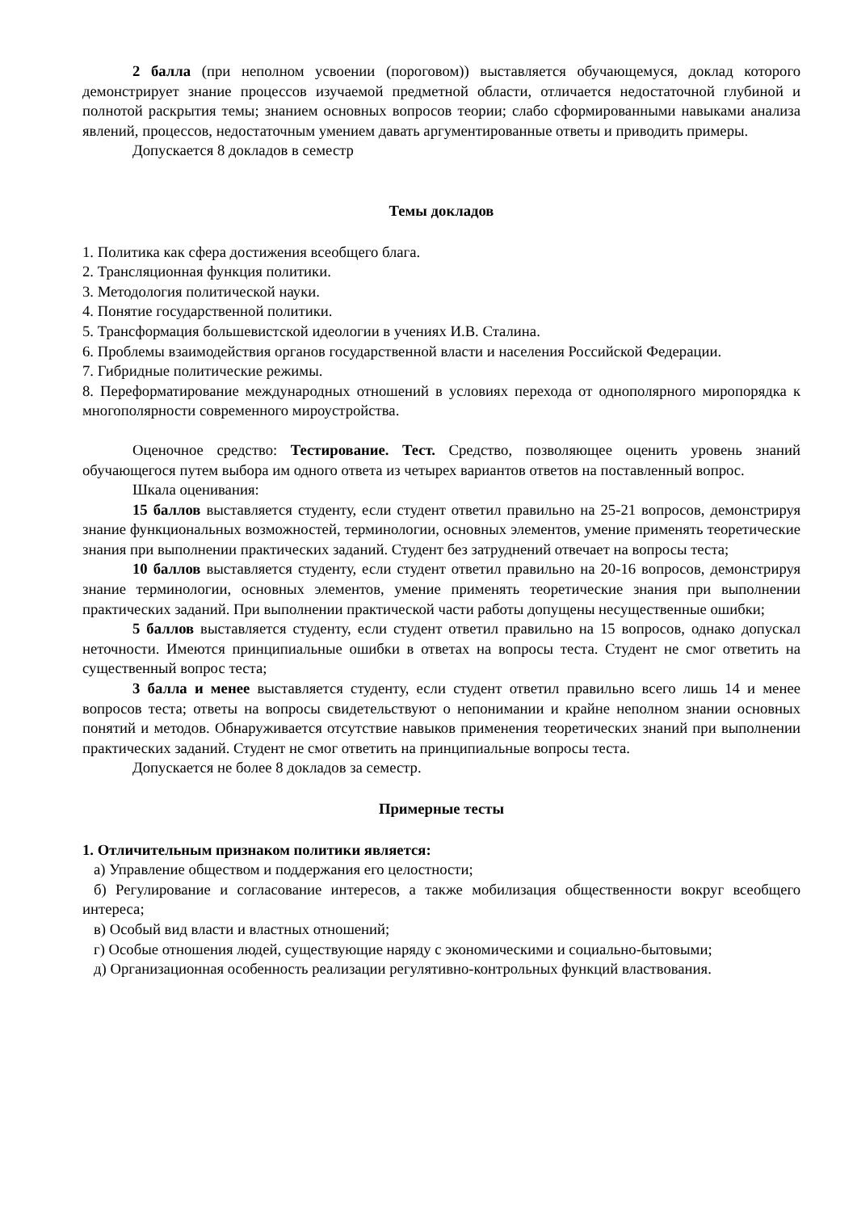2 балла (при неполном усвоении (пороговом)) выставляется обучающемуся, доклад которого демонстрирует знание процессов изучаемой предметной области, отличается недостаточной глубиной и полнотой раскрытия темы; знанием основных вопросов теории; слабо сформированными навыками анализа явлений, процессов, недостаточным умением давать аргументированные ответы и приводить примеры.
Допускается 8 докладов в семестр
Темы докладов
1. Политика как сфера достижения всеобщего блага.
2. Трансляционная функция политики.
3. Методология политической науки.
4. Понятие государственной политики.
5. Трансформация большевистской идеологии в учениях И.В. Сталина.
6. Проблемы взаимодействия органов государственной власти и населения Российской Федерации.
7. Гибридные политические режимы.
8. Переформатирование международных отношений в условиях перехода от однополярного миропорядка к многополярности современного мироустройства.
Оценочное средство: Тестирование. Тест. Средство, позволяющее оценить уровень знаний обучающегося путем выбора им одного ответа из четырех вариантов ответов на поставленный вопрос.
Шкала оценивания:
15 баллов выставляется студенту, если студент ответил правильно на 25-21 вопросов, демонстрируя знание функциональных возможностей, терминологии, основных элементов, умение применять теоретические знания при выполнении практических заданий. Студент без затруднений отвечает на вопросы теста;
10 баллов выставляется студенту, если студент ответил правильно на 20-16 вопросов, демонстрируя знание терминологии, основных элементов, умение применять теоретические знания при выполнении практических заданий. При выполнении практической части работы допущены несущественные ошибки;
5 баллов выставляется студенту, если студент ответил правильно на 15 вопросов, однако допускал неточности. Имеются принципиальные ошибки в ответах на вопросы теста. Студент не смог ответить на существенный вопрос теста;
3 балла и менее выставляется студенту, если студент ответил правильно всего лишь 14 и менее вопросов теста; ответы на вопросы свидетельствуют о непонимании и крайне неполном знании основных понятий и методов. Обнаруживается отсутствие навыков применения теоретических знаний при выполнении практических заданий. Студент не смог ответить на принципиальные вопросы теста.
Допускается не более 8 докладов за семестр.
Примерные тесты
1. Отличительным признаком политики является:
а) Управление обществом и поддержания его целостности;
б) Регулирование и согласование интересов, а также мобилизация общественности вокруг всеобщего интереса;
в) Особый вид власти и властных отношений;
г) Особые отношения людей, существующие наряду с экономическими и социально-бытовыми;
д) Организационная особенность реализации регулятивно-контрольных функций властвования.